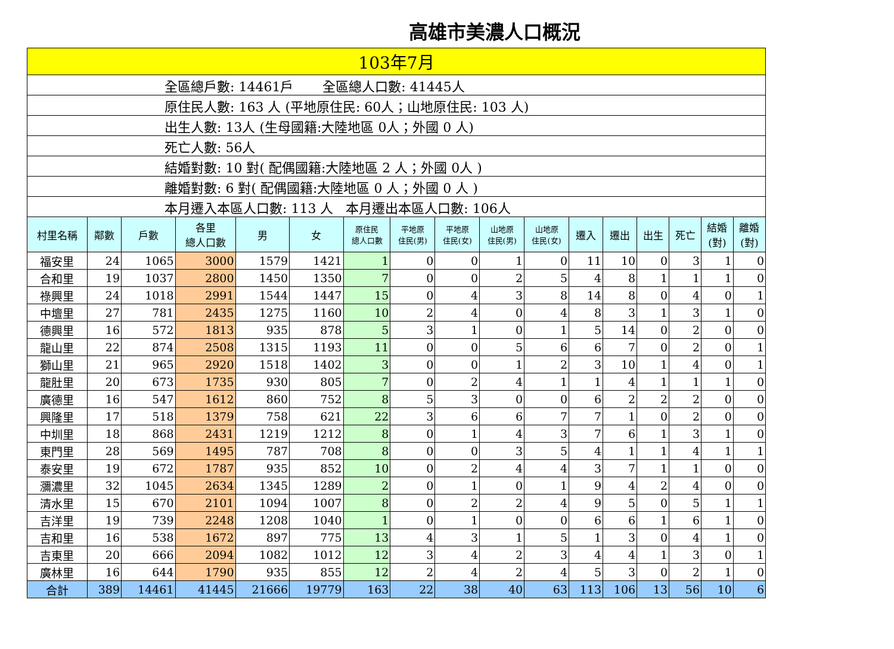高雄市美濃人口概況
| 103年7月 | | | | | | | | | | | | | | | | |
| 全區總戶數: 14461戶 全區總人口數: 41445人 | | | | | | | | | | | | | | | | |
| 原住民人數: 163 人 (平地原住民: 60人；山地原住民: 103 人) | | | | | | | | | | | | | | | | |
| 出生人數: 13人 (生母國籍:大陸地區 0人；外國 0 人) | | | | | | | | | | | | | | | | |
| 死亡人數: 56人 | | | | | | | | | | | | | | | | |
| 結婚對數: 10 對( 配偶國籍:大陸地區 2 人；外國 0人 ) | | | | | | | | | | | | | | | | |
| 離婚對數: 6 對( 配偶國籍:大陸地區 0 人；外國 0 人 ) | | | | | | | | | | | | | | | | |
| 本月遷入本區人口數: 113 人 本月遷出本區人口數: 106人 | | | | | | | | | | | | | | | | |
| 村里名稱 | 鄰數 | 戶數 | 各里 總人口數 | 男 | 女 | 原住民 總人口數 | 平地原 住民(男) | 平地原 住民(女) | 山地原 住民(男) | 山地原 住民(女) | 遷入 | 遷出 | 出生 | 死亡 | 結婚 (對) | 離婚 (對) |
| 福安里 | 24 | 1065 | 3000 | 1579 | 1421 | 1 | 0 | 0 | 1 | 0 | 11 | 10 | 0 | 3 | 1 | 0 |
| 合和里 | 19 | 1037 | 2800 | 1450 | 1350 | 7 | 0 | 0 | 2 | 5 | 4 | 8 | 1 | 1 | 1 | 0 |
| 祿興里 | 24 | 1018 | 2991 | 1544 | 1447 | 15 | 0 | 4 | 3 | 8 | 14 | 8 | 0 | 4 | 0 | 1 |
| 中壇里 | 27 | 781 | 2435 | 1275 | 1160 | 10 | 2 | 4 | 0 | 4 | 8 | 3 | 1 | 3 | 1 | 0 |
| 德興里 | 16 | 572 | 1813 | 935 | 878 | 5 | 3 | 1 | 0 | 1 | 5 | 14 | 0 | 2 | 0 | 0 |
| 龍山里 | 22 | 874 | 2508 | 1315 | 1193 | 11 | 0 | 0 | 5 | 6 | 6 | 7 | 0 | 2 | 0 | 1 |
| 獅山里 | 21 | 965 | 2920 | 1518 | 1402 | 3 | 0 | 0 | 1 | 2 | 3 | 10 | 1 | 4 | 0 | 1 |
| 龍肚里 | 20 | 673 | 1735 | 930 | 805 | 7 | 0 | 2 | 4 | 1 | 1 | 4 | 1 | 1 | 1 | 0 |
| 廣德里 | 16 | 547 | 1612 | 860 | 752 | 8 | 5 | 3 | 0 | 0 | 6 | 2 | 2 | 2 | 0 | 0 |
| 興隆里 | 17 | 518 | 1379 | 758 | 621 | 22 | 3 | 6 | 6 | 7 | 7 | 1 | 0 | 2 | 0 | 0 |
| 中圳里 | 18 | 868 | 2431 | 1219 | 1212 | 8 | 0 | 1 | 4 | 3 | 7 | 6 | 1 | 3 | 1 | 0 |
| 東門里 | 28 | 569 | 1495 | 787 | 708 | 8 | 0 | 0 | 3 | 5 | 4 | 1 | 1 | 4 | 1 | 1 |
| 泰安里 | 19 | 672 | 1787 | 935 | 852 | 10 | 0 | 2 | 4 | 4 | 3 | 7 | 1 | 1 | 0 | 0 |
| 瀰濃里 | 32 | 1045 | 2634 | 1345 | 1289 | 2 | 0 | 1 | 0 | 1 | 9 | 4 | 2 | 4 | 0 | 0 |
| 清水里 | 15 | 670 | 2101 | 1094 | 1007 | 8 | 0 | 2 | 2 | 4 | 9 | 5 | 0 | 5 | 1 | 1 |
| 吉洋里 | 19 | 739 | 2248 | 1208 | 1040 | 1 | 0 | 1 | 0 | 0 | 6 | 6 | 1 | 6 | 1 | 0 |
| 吉和里 | 16 | 538 | 1672 | 897 | 775 | 13 | 4 | 3 | 1 | 5 | 1 | 3 | 0 | 4 | 1 | 0 |
| 吉東里 | 20 | 666 | 2094 | 1082 | 1012 | 12 | 3 | 4 | 2 | 3 | 4 | 4 | 1 | 3 | 0 | 1 |
| 廣林里 | 16 | 644 | 1790 | 935 | 855 | 12 | 2 | 4 | 2 | 4 | 5 | 3 | 0 | 2 | 1 | 0 |
| 合計 | 389 | 14461 | 41445 | 21666 | 19779 | 163 | 22 | 38 | 40 | 63 | 113 | 106 | 13 | 56 | 10 | 6 |